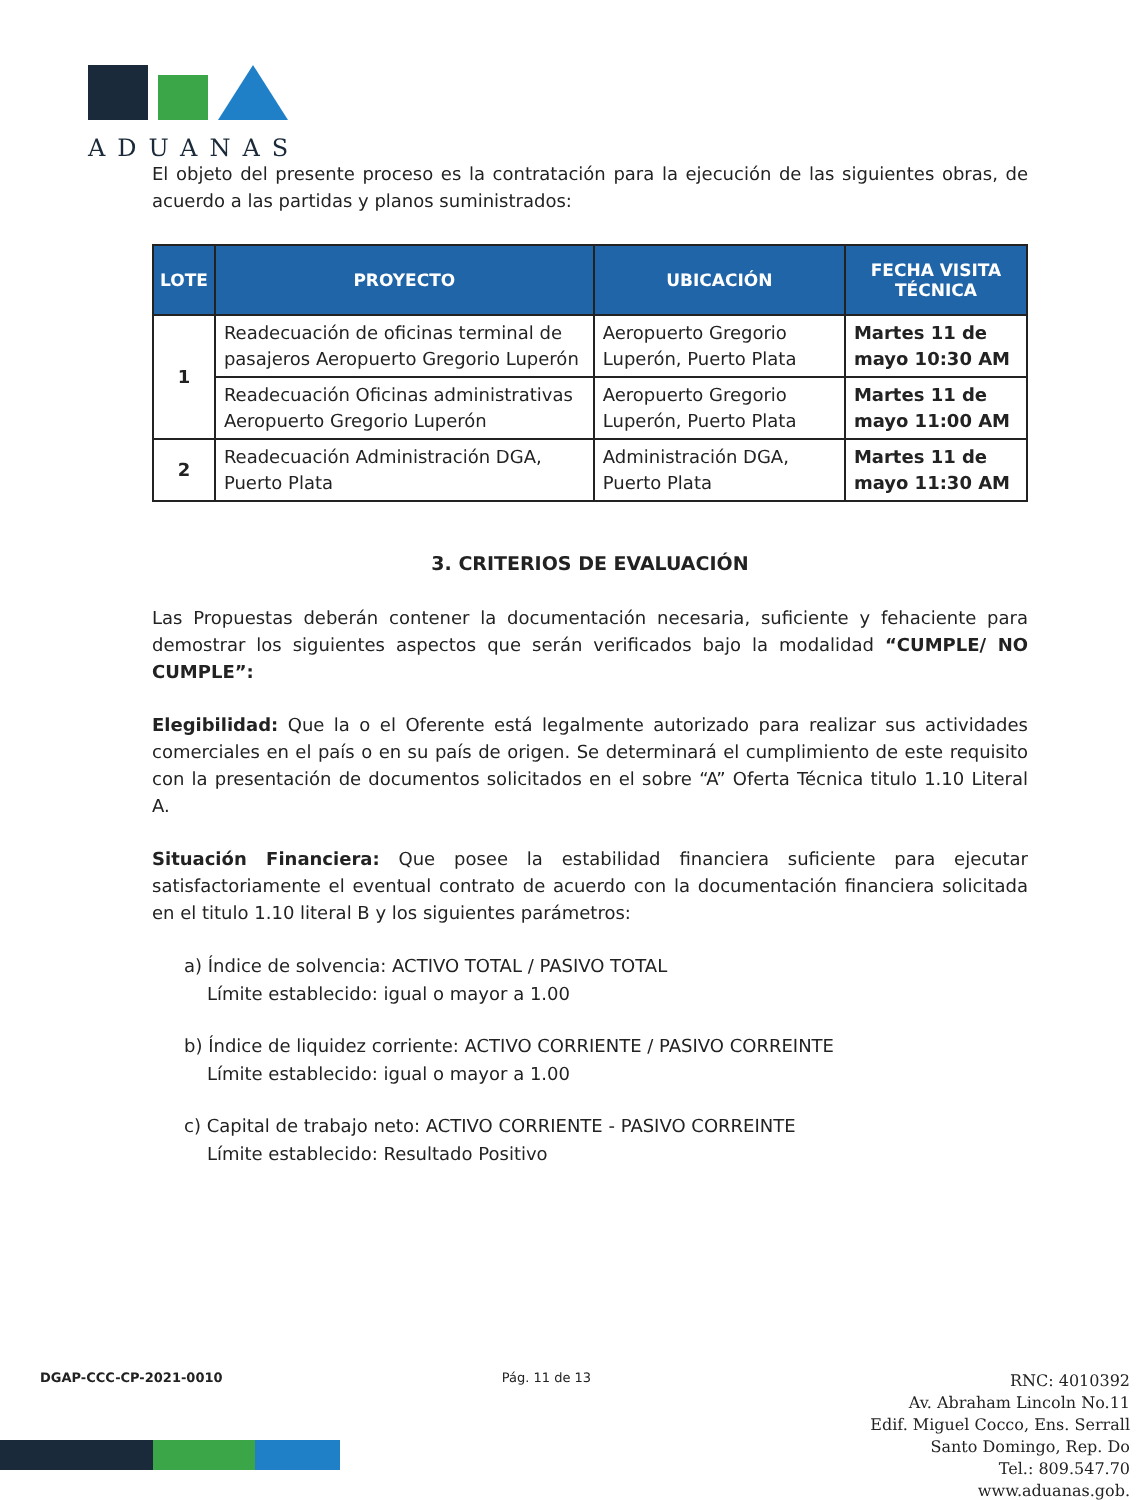ADUANAS
El objeto del presente proceso es la contratación para la ejecución de las siguientes obras, de acuerdo a las partidas y planos suministrados:
| LOTE | PROYECTO | UBICACIÓN | FECHA VISITA TÉCNICA |
| --- | --- | --- | --- |
| 1 | Readecuación de oficinas terminal de pasajeros Aeropuerto Gregorio Luperón | Aeropuerto Gregorio Luperón, Puerto Plata | Martes 11 de mayo 10:30 AM |
| | Readecuación Oficinas administrativas Aeropuerto Gregorio Luperón | Aeropuerto Gregorio Luperón, Puerto Plata | Martes 11 de mayo 11:00 AM |
| 2 | Readecuación Administración DGA, Puerto Plata | Administración DGA, Puerto Plata | Martes 11 de mayo 11:30 AM |
3. CRITERIOS DE EVALUACIÓN
Las Propuestas deberán contener la documentación necesaria, suficiente y fehaciente para demostrar los siguientes aspectos que serán verificados bajo la modalidad “CUMPLE/ NO CUMPLE”:
Elegibilidad: Que la o el Oferente está legalmente autorizado para realizar sus actividades comerciales en el país o en su país de origen. Se determinará el cumplimiento de este requisito con la presentación de documentos solicitados en el sobre “A” Oferta Técnica titulo 1.10 Literal A.
Situación Financiera: Que posee la estabilidad financiera suficiente para ejecutar satisfactoriamente el eventual contrato de acuerdo con la documentación financiera solicitada en el titulo 1.10 literal B y los siguientes parámetros:
a) Índice de solvencia: ACTIVO TOTAL / PASIVO TOTAL
Límite establecido: igual o mayor a 1.00
b) Índice de liquidez corriente: ACTIVO CORRIENTE / PASIVO CORREINTE
Límite establecido: igual o mayor a 1.00
c) Capital de trabajo neto: ACTIVO CORRIENTE - PASIVO CORREINTE
Límite establecido: Resultado Positivo
DGAP-CCC-CP-2021-0010 Pág. 11 de 13
RNC: 4010392
Av. Abraham Lincoln No.11
Edif. Miguel Cocco, Ens. Serrall
Santo Domingo, Rep. Do
Tel.: 809.547.70
www.aduanas.gob.